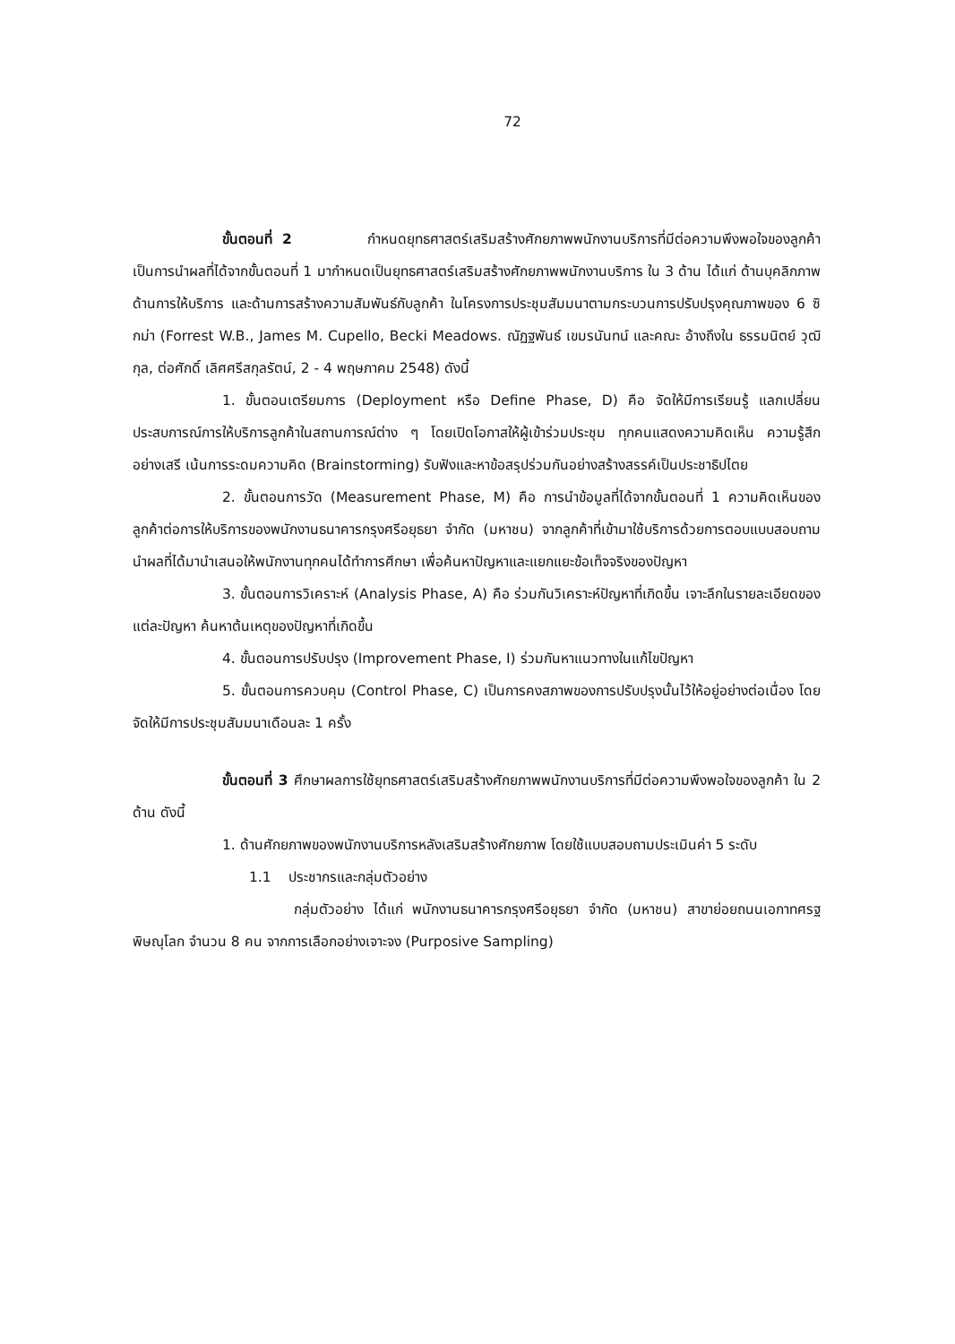72
ขั้นตอนที่ 2 กำหนดยุทธศาสตร์เสริมสร้างศักยภาพพนักงานบริการที่มีต่อความพึงพอใจของลูกค้า เป็นการนำผลที่ได้จากขั้นตอนที่ 1 มากำหนดเป็นยุทธศาสตร์เสริมสร้างศักยภาพพนักงานบริการ ใน 3 ด้าน ได้แก่ ด้านบุคลิกภาพ ด้านการให้บริการ และด้านการสร้างความสัมพันธ์กับลูกค้า ในโครงการประชุมสัมมนาตามกระบวนการปรับปรุงคุณภาพของ 6 ซิกม่า (Forrest W.B., James M. Cupello, Becki Meadows. ณัฏฐพันธ์ เขมรนันทน์ และคณะ อ้างถึงใน ธรรมนิตย์ วุฒิกุล, ต่อศักดิ์ เลิศศรีสกุลรัตน์, 2 - 4 พฤษภาคม 2548) ดังนี้
1. ขั้นตอนเตรียมการ (Deployment หรือ Define Phase, D) คือ จัดให้มีการเรียนรู้ แลกเปลี่ยนประสบการณ์การให้บริการลูกค้าในสถานการณ์ต่าง ๆ โดยเปิดโอกาสให้ผู้เข้าร่วมประชุม ทุกคนแสดงความคิดเห็น ความรู้สึก อย่างเสรี เน้นการระดมความคิด (Brainstorming) รับฟังและหาข้อสรุปร่วมกันอย่างสร้างสรรค์เป็นประชาธิปไตย
2. ขั้นตอนการวัด (Measurement Phase, M) คือ การนำข้อมูลที่ได้จากขั้นตอนที่ 1 ความคิดเห็นของลูกค้าต่อการให้บริการของพนักงานธนาคารกรุงศรีอยุธยา จำกัด (มหาชน) จากลูกค้าที่เข้ามาใช้บริการด้วยการตอบแบบสอบถาม นำผลที่ได้มานำเสนอให้พนักงานทุกคนได้ทำการศึกษา เพื่อค้นหาปัญหาและแยกแยะข้อเท็จจริงของปัญหา
3. ขั้นตอนการวิเคราะห์ (Analysis Phase, A) คือ ร่วมกันวิเคราะห์ปัญหาที่เกิดขึ้น เจาะลึกในรายละเอียดของแต่ละปัญหา ค้นหาต้นเหตุของปัญหาที่เกิดขึ้น
4. ขั้นตอนการปรับปรุง (Improvement Phase, I) ร่วมกันหาแนวทางในแก้ไขปัญหา
5. ขั้นตอนการควบคุม (Control Phase, C) เป็นการคงสภาพของการปรับปรุงนั้นไว้ให้อยู่อย่างต่อเนื่อง โดยจัดให้มีการประชุมสัมมนาเดือนละ 1 ครั้ง
ขั้นตอนที่ 3 ศึกษาผลการใช้ยุทธศาสตร์เสริมสร้างศักยภาพพนักงานบริการที่มีต่อความพึงพอใจของลูกค้า ใน 2 ด้าน ดังนี้
1. ด้านศักยภาพของพนักงานบริการหลังเสริมสร้างศักยภาพ โดยใช้แบบสอบถามประเมินค่า 5 ระดับ
1.1 ประชากรและกลุ่มตัวอย่าง
กลุ่มตัวอย่าง ได้แก่ พนักงานธนาคารกรุงศรีอยุธยา จำกัด (มหาชน) สาขาย่อยถนนเอกาทศรฐ พิษณุโลก จำนวน 8 คน จากการเลือกอย่างเจาะจง (Purposive Sampling)